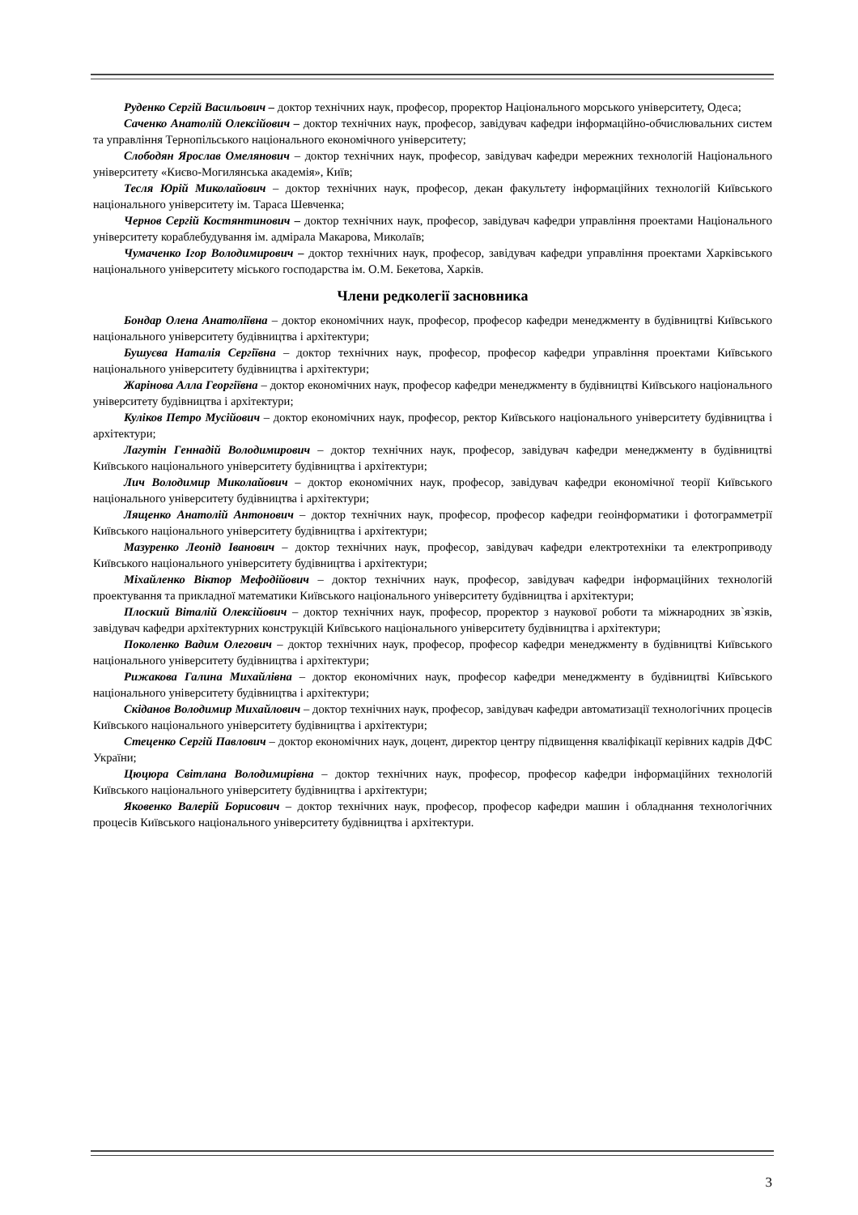Руденко Сергій Васильович – доктор технічних наук, професор, проректор Національного морського університету, Одеса;
Саченко Анатолій Олексійович – доктор технічних наук, професор, завідувач кафедри інформаційно-обчислювальних систем та управління Тернопільського національного економічного університету;
Слободян Ярослав Омелянович – доктор технічних наук, професор, завідувач кафедри мережних технологій Національного університету «Києво-Могилянська академія», Київ;
Тесля Юрій Миколайович – доктор технічних наук, професор, декан факультету інформаційних технологій Київського національного університету ім. Тараса Шевченка;
Чернов Сергій Костянтинович – доктор технічних наук, професор, завідувач кафедри управління проектами Національного університету кораблебудування ім. адмірала Макарова, Миколаїв;
Чумаченко Ігор Володимирович – доктор технічних наук, професор, завідувач кафедри управління проектами Харківського національного університету міського господарства ім. О.М. Бекетова, Харків.
Члени редколегії засновника
Бондар Олена Анатоліївна – доктор економічних наук, професор, професор кафедри менеджменту в будівництві Київського національного університету будівництва і архітектури;
Бушуєва Наталія Сергіївна – доктор технічних наук, професор, професор кафедри управління проектами Київського національного університету будівництва і архітектури;
Жарінова Алла Георгіївна – доктор економічних наук, професор кафедри менеджменту в будівництві Київського національного університету будівництва і архітектури;
Куліков Петро Мусійович – доктор економічних наук, професор, ректор Київського національного університету будівництва і архітектури;
Лагутін Геннадій Володимирович – доктор технічних наук, професор, завідувач кафедри менеджменту в будівництві Київського національного університету будівництва і архітектури;
Лич Володимир Миколайович – доктор економічних наук, професор, завідувач кафедри економічної теорії Київського національного університету будівництва і архітектури;
Лященко Анатолій Антонович – доктор технічних наук, професор, професор кафедри геоінформатики і фотограмметрії Київського національного університету будівництва і архітектури;
Мазуренко Леонід Іванович – доктор технічних наук, професор, завідувач кафедри електротехніки та електроприводу Київського національного університету будівництва і архітектури;
Міхайленко Віктор Мефодійович – доктор технічних наук, професор, завідувач кафедри інформаційних технологій проектування та прикладної математики Київського національного університету будівництва і архітектури;
Плоский Віталій Олексійович – доктор технічних наук, професор, проректор з наукової роботи та міжнародних зв`язків, завідувач кафедри архітектурних конструкцій Київського національного університету будівництва і архітектури;
Поколенко Вадим Олегович – доктор технічних наук, професор, професор кафедри менеджменту в будівництві Київського національного університету будівництва і архітектури;
Рижакова Галина Михайлівна – доктор економічних наук, професор кафедри менеджменту в будівництві Київського національного університету будівництва і архітектури;
Скіданов Володимир Михайлович – доктор технічних наук, професор, завідувач кафедри автоматизації технологічних процесів Київського національного університету будівництва і архітектури;
Стеценко Сергій Павлович – доктор економічних наук, доцент, директор центру підвищення кваліфікації керівних кадрів ДФС України;
Цюцюра Світлана Володимирівна – доктор технічних наук, професор, професор кафедри інформаційних технологій Київського національного університету будівництва і архітектури;
Яковенко Валерій Борисович – доктор технічних наук, професор, професор кафедри машин і обладнання технологічних процесів Київського національного університету будівництва і архітектури.
3